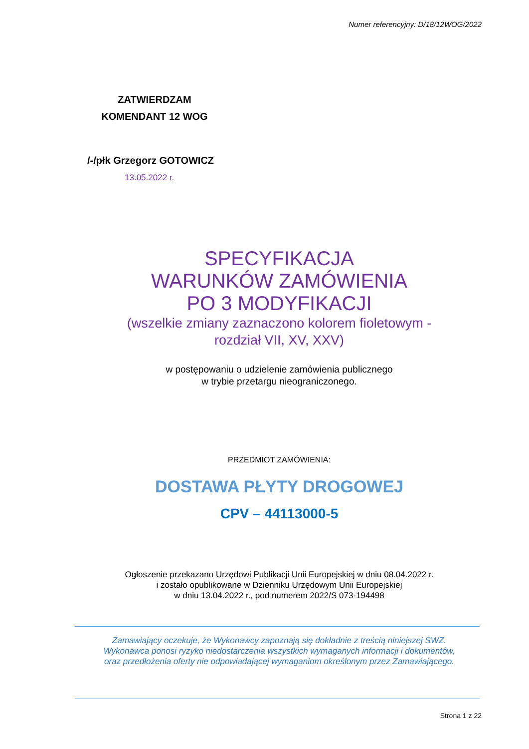Numer referencyjny: D/18/12WOG/2022
ZATWIERDZAM
KOMENDANT 12 WOG
/-/płk Grzegorz GOTOWICZ
13.05.2022 r.
SPECYFIKACJA
WARUNKÓW ZAMÓWIENIA
PO 3 MODYFIKACJI
(wszelkie zmiany zaznaczono kolorem fioletowym -
rozdział VII, XV, XXV)
w postępowaniu o udzielenie zamówienia publicznego
w trybie przetargu nieograniczonego.
PRZEDMIOT ZAMÓWIENIA:
DOSTAWA PŁYTY DROGOWEJ
CPV – 44113000-5
Ogłoszenie przekazano Urzędowi Publikacji Unii Europejskiej w dniu 08.04.2022 r.
i zostało opublikowane w Dzienniku Urzędowym Unii Europejskiej
w dniu 13.04.2022 r., pod numerem 2022/S 073-194498
Zamawiający oczekuje, że Wykonawcy zapoznają się dokładnie z treścią niniejszej SWZ.
Wykonawca ponosi ryzyko niedostarczenia wszystkich wymaganych informacji i dokumentów,
oraz przedłożenia oferty nie odpowiadającej wymaganiom określonym przez Zamawiającego.
Strona 1 z 22